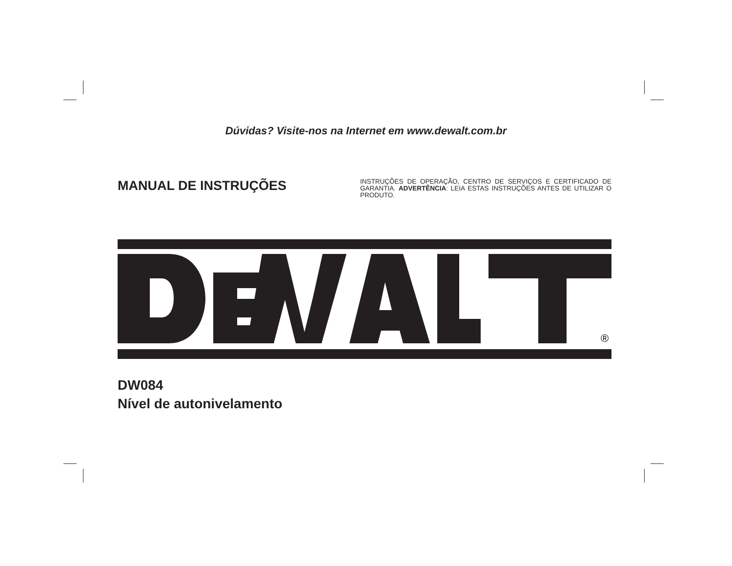Dúvidas? Visite-nos na Internet em www.dewalt.com.br
MANUAL DE INSTRUÇÕES
INSTRUÇÕES DE OPERAÇÃO, CENTRO DE SERVIÇOS E CERTIFICADO DE GARANTIA. ADVERTÊNCIA: LEIA ESTAS INSTRUÇÕES ANTES DE UTILIZAR O PRODUTO.
®
DW084
Nível de autonivelamento